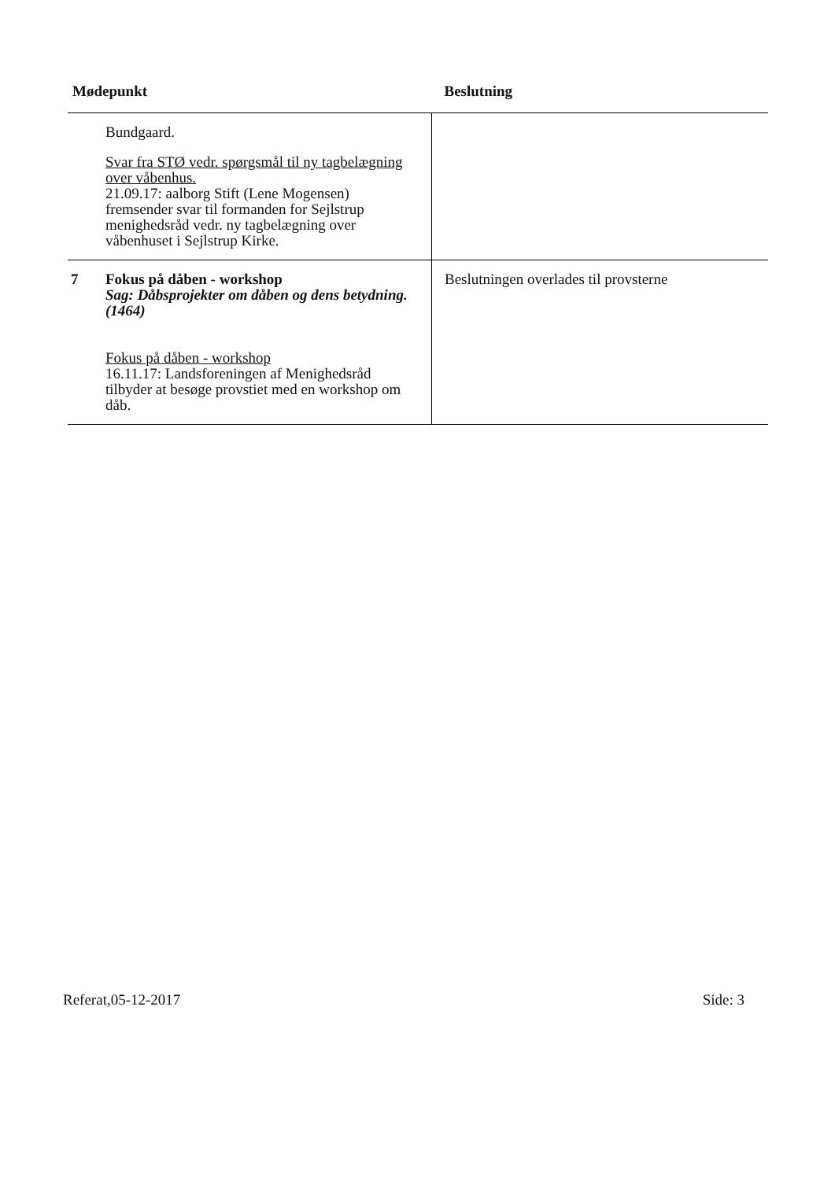| Mødepunkt | | Beslutning |
| --- | --- | --- |
| | Bundgaard. Svar fra STØ vedr. spørgsmål til ny tagbelægning over våbenhus. 21.09.17: aalborg Stift (Lene Mogensen) fremsender svar til formanden for Sejlstrup menighedsråd vedr. ny tagbelægning over våbenhuset i Sejlstrup Kirke. | |
| 7 | Fokus på dåben - workshop Sag: Dåbsprojekter om dåben og dens betydning. (1464) Fokus på dåben - workshop 16.11.17: Landsforeningen af Menighedsråd tilbyder at besøge provstiet med en workshop om dåb. | Beslutningen overlades til provsterne |
Referat,05-12-2017 Side: 3